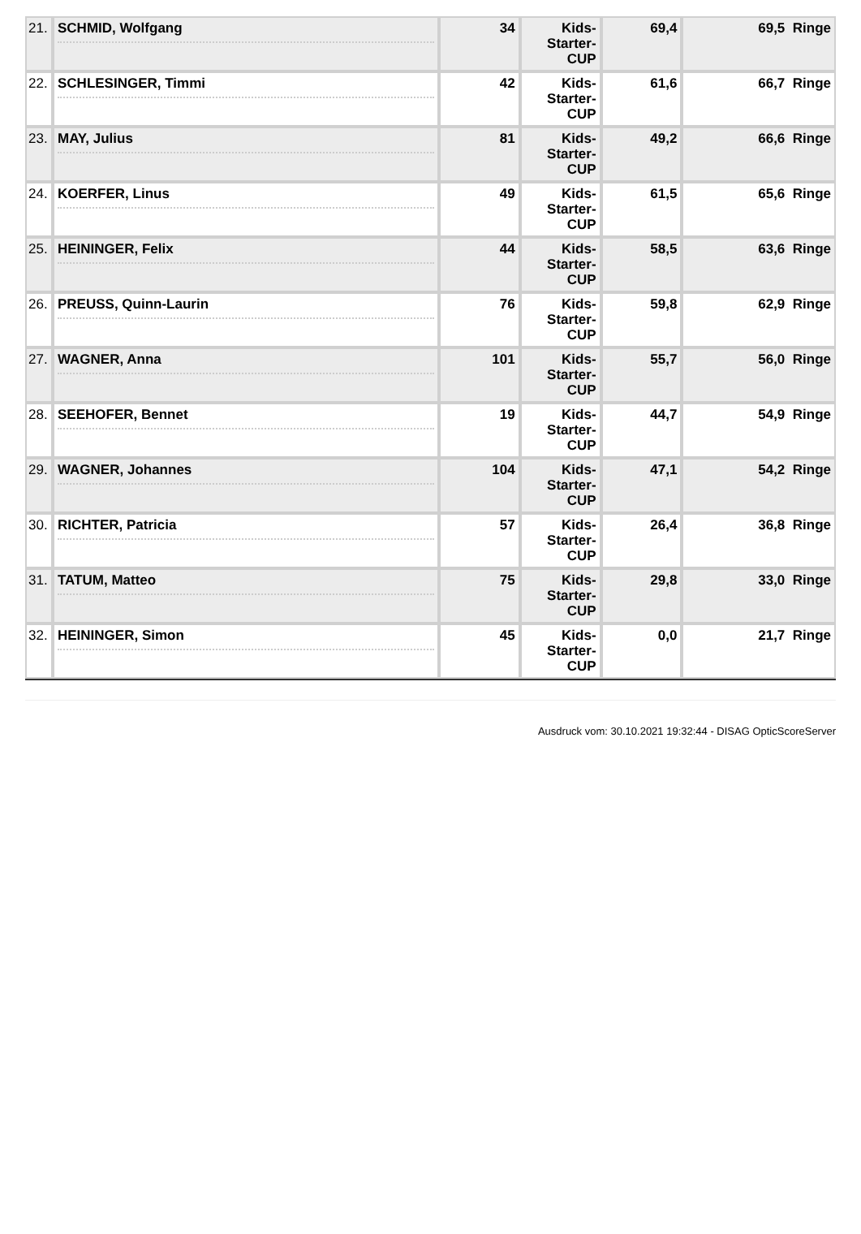| 21. | SCHMID, Wolfgang | 34 | Kids- Starter- CUP | 69,4 | 69,5 Ringe |
| 22. | SCHLESINGER, Timmi | 42 | Kids- Starter- CUP | 61,6 | 66,7 Ringe |
| 23. | MAY, Julius | 81 | Kids- Starter- CUP | 49,2 | 66,6 Ringe |
| 24. | KOERFER, Linus | 49 | Kids- Starter- CUP | 61,5 | 65,6 Ringe |
| 25. | HEININGER, Felix | 44 | Kids- Starter- CUP | 58,5 | 63,6 Ringe |
| 26. | PREUSS, Quinn-Laurin | 76 | Kids- Starter- CUP | 59,8 | 62,9 Ringe |
| 27. | WAGNER, Anna | 101 | Kids- Starter- CUP | 55,7 | 56,0 Ringe |
| 28. | SEEHOFER, Bennet | 19 | Kids- Starter- CUP | 44,7 | 54,9 Ringe |
| 29. | WAGNER, Johannes | 104 | Kids- Starter- CUP | 47,1 | 54,2 Ringe |
| 30. | RICHTER, Patricia | 57 | Kids- Starter- CUP | 26,4 | 36,8 Ringe |
| 31. | TATUM, Matteo | 75 | Kids- Starter- CUP | 29,8 | 33,0 Ringe |
| 32. | HEININGER, Simon | 45 | Kids- Starter- CUP | 0,0 | 21,7 Ringe |
Ausdruck vom: 30.10.2021 19:32:44 - DISAG OpticScoreServer